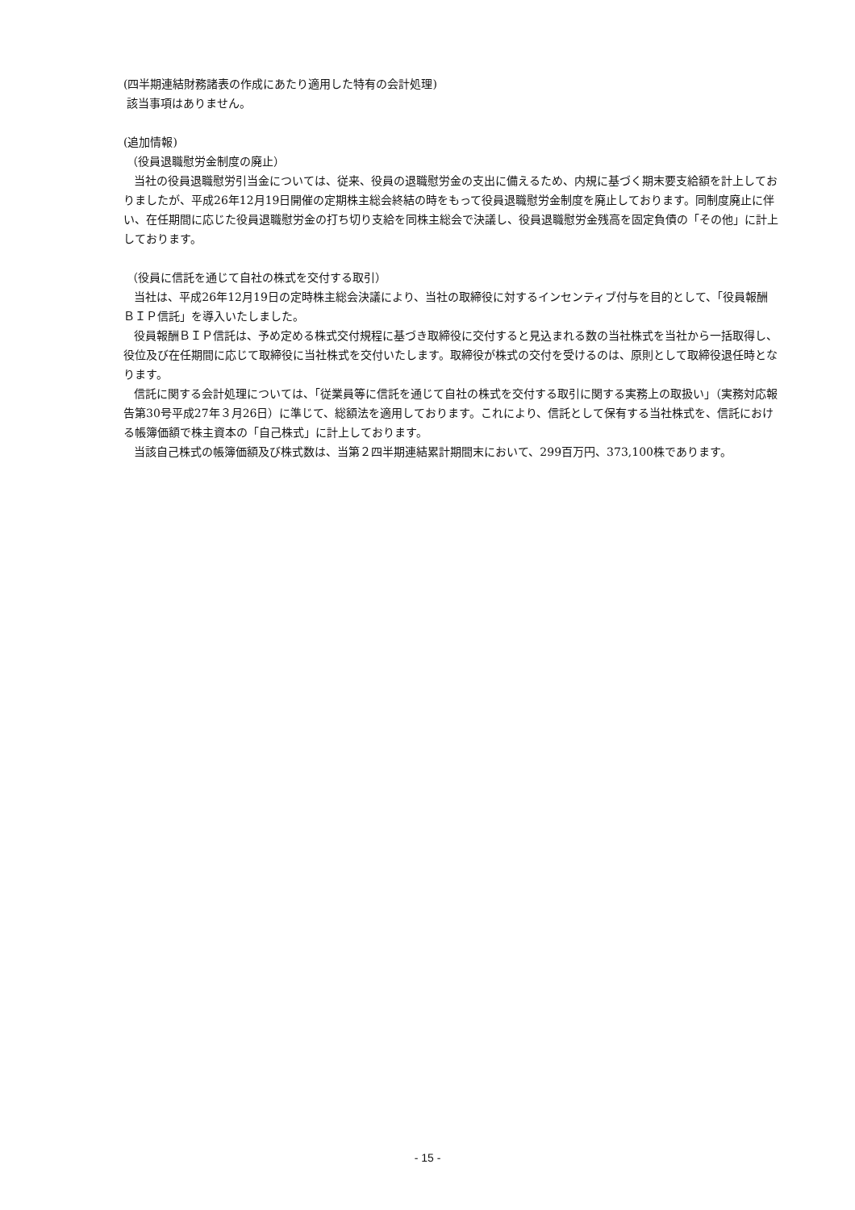(四半期連結財務諸表の作成にあたり適用した特有の会計処理)
該当事項はありません。
(追加情報)
（役員退職慰労金制度の廃止）
当社の役員退職慰労引当金については、従来、役員の退職慰労金の支出に備えるため、内規に基づく期末要支給額を計上しておりましたが、平成26年12月19日開催の定期株主総会終結の時をもって役員退職慰労金制度を廃止しております。同制度廃止に伴い、在任期間に応じた役員退職慰労金の打ち切り支給を同株主総会で決議し、役員退職慰労金残高を固定負債の「その他」に計上しております。
（役員に信託を通じて自社の株式を交付する取引）
当社は、平成26年12月19日の定時株主総会決議により、当社の取締役に対するインセンティブ付与を目的として、「役員報酬ＢＩＰ信託」を導入いたしました。
役員報酬ＢＩＰ信託は、予め定める株式交付規程に基づき取締役に交付すると見込まれる数の当社株式を当社から一括取得し、役位及び在任期間に応じて取締役に当社株式を交付いたします。取締役が株式の交付を受けるのは、原則として取締役退任時となります。
信託に関する会計処理については、「従業員等に信託を通じて自社の株式を交付する取引に関する実務上の取扱い」（実務対応報告第30号平成27年３月26日）に準じて、総額法を適用しております。これにより、信託として保有する当社株式を、信託における帳簿価額で株主資本の「自己株式」に計上しております。
当該自己株式の帳簿価額及び株式数は、当第２四半期連結累計期間末において、299百万円、373,100株であります。
- 15 -